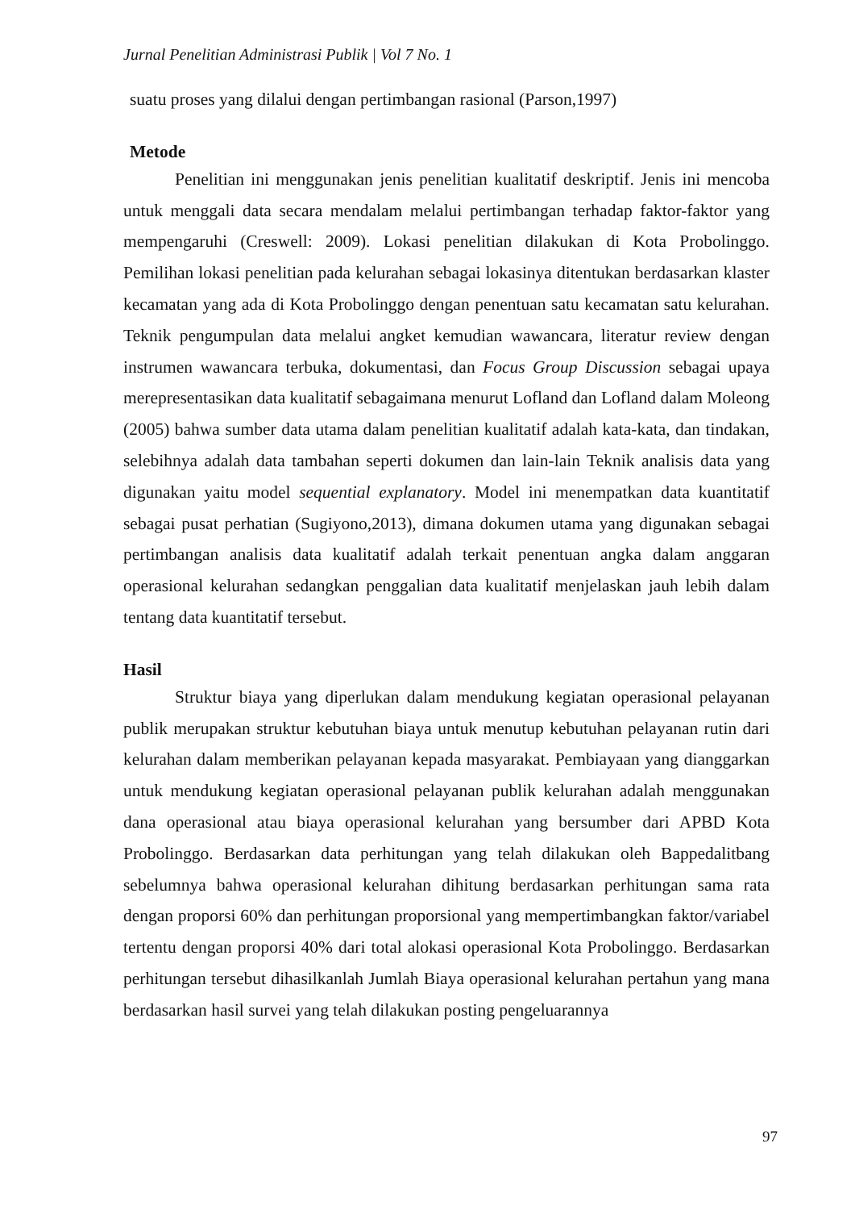Jurnal Penelitian Administrasi Publik | Vol 7 No. 1
suatu proses yang dilalui dengan pertimbangan rasional (Parson,1997)
Metode
Penelitian ini menggunakan jenis penelitian kualitatif deskriptif. Jenis ini mencoba untuk menggali data secara mendalam melalui pertimbangan terhadap faktor-faktor yang mempengaruhi (Creswell: 2009). Lokasi penelitian dilakukan di Kota Probolinggo. Pemilihan lokasi penelitian pada kelurahan sebagai lokasinya ditentukan berdasarkan klaster kecamatan yang ada di Kota Probolinggo dengan penentuan satu kecamatan satu kelurahan. Teknik pengumpulan data melalui angket kemudian wawancara, literatur review dengan instrumen wawancara terbuka, dokumentasi, dan Focus Group Discussion sebagai upaya merepresentasikan data kualitatif sebagaimana menurut Lofland dan Lofland dalam Moleong (2005) bahwa sumber data utama dalam penelitian kualitatif adalah kata-kata, dan tindakan, selebihnya adalah data tambahan seperti dokumen dan lain-lain Teknik analisis data yang digunakan yaitu model sequential explanatory. Model ini menempatkan data kuantitatif sebagai pusat perhatian (Sugiyono,2013), dimana dokumen utama yang digunakan sebagai pertimbangan analisis data kualitatif adalah terkait penentuan angka dalam anggaran operasional kelurahan sedangkan penggalian data kualitatif menjelaskan jauh lebih dalam tentang data kuantitatif tersebut.
Hasil
Struktur biaya yang diperlukan dalam mendukung kegiatan operasional pelayanan publik merupakan struktur kebutuhan biaya untuk menutup kebutuhan pelayanan rutin dari kelurahan dalam memberikan pelayanan kepada masyarakat. Pembiayaan yang dianggarkan untuk mendukung kegiatan operasional pelayanan publik kelurahan adalah menggunakan dana operasional atau biaya operasional kelurahan yang bersumber dari APBD Kota Probolinggo. Berdasarkan data perhitungan yang telah dilakukan oleh Bappedalitbang sebelumnya bahwa operasional kelurahan dihitung berdasarkan perhitungan sama rata dengan proporsi 60% dan perhitungan proporsional yang mempertimbangkan faktor/variabel tertentu dengan proporsi 40% dari total alokasi operasional Kota Probolinggo. Berdasarkan perhitungan tersebut dihasilkanlah Jumlah Biaya operasional kelurahan pertahun yang mana berdasarkan hasil survei yang telah dilakukan posting pengeluarannya
97